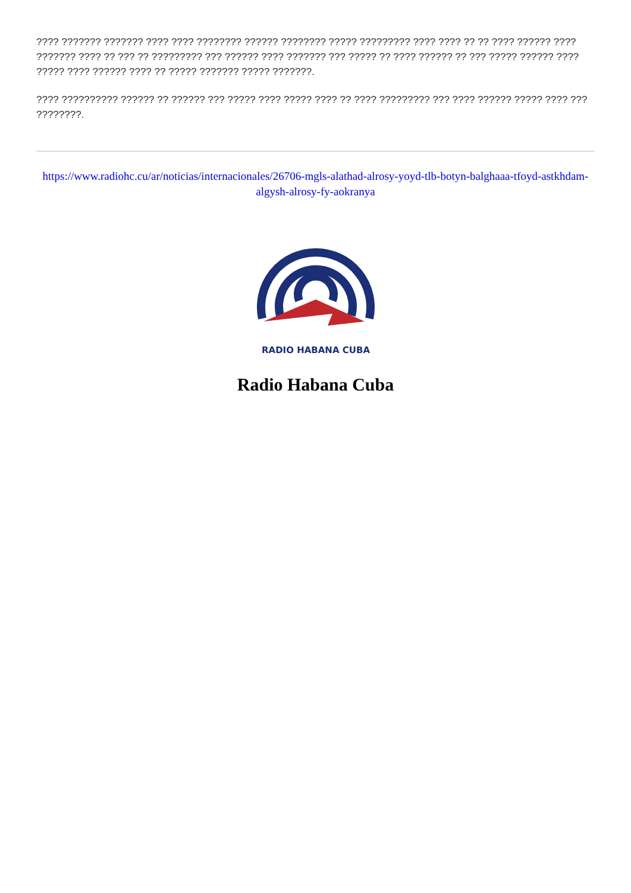???? ??????? ??????? ???? ???? ???????? ?????? ???????? ????? ????????? ???? ???? ?? ?? ???? ?????? ???? ??????? ???? ?? ??? ?? ????????? ??? ?????? ???? ??????? ??? ????? ?? ???? ?????? ?? ??? ????? ?????? ???? ????? ???? ?????? ???? ?? ????? ??????? ????? ???????.
???? ?????????? ?????? ?? ?????? ??? ????? ???? ????? ???? ?? ???? ????????? ??? ???? ?????? ????? ???? ??? ????????.
https://www.radiohc.cu/ar/noticias/internacionales/26706-mgls-alathad-alrosy-yoyd-tlb-botyn-balghaaa-tfoyd-astkhdam-algysh-alrosy-fy-aokranya
RADIO HABANA CUBA
Radio Habana Cuba